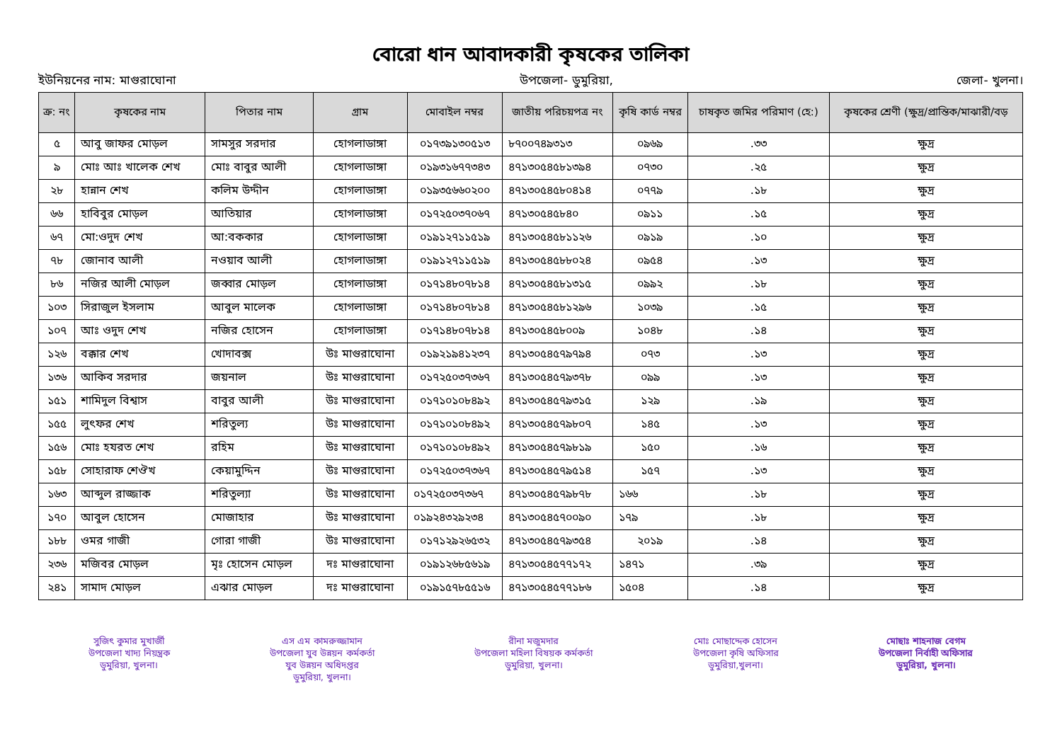বোরো ধান আবাদকারী কৃষকের তালিকা
ইউনিয়নের নাম: মাগুরাঘোনা উপজেলা- ডুমুরিয়া, জেলা- খুলনা।
| ক্র: নং | কৃষকের নাম | পিতার নাম | গ্রাম | মোবাইল নম্বর | জাতীয় পরিচয়পত্র নং | কৃষি কার্ড নম্বর | চাষকৃত জমির পরিমাণ (হে:) | কৃষকের শ্রেণী (ক্ষুদ্র/প্রান্তিক/মাঝারী/বড় |
| --- | --- | --- | --- | --- | --- | --- | --- | --- |
| ৫ | আবু জাফর মোড়ল | সামসুর সরদার | হোগলাডাঙ্গা | ০১৭৩৯১৩০৫১৩ | ৮৭০০৭৪৯৩১৩ | ০৯৬৯ | .৩৩ | ক্ষুদ্র |
| ৯ | মোঃ আঃ খালেক শেখ | মোঃ বাবুর আলী | হোগলাডাঙ্গা | ০১৯৩১৬৭৭৩৪৩ | ৪৭১৩০৫৪৫৮১৩৯৪ | ০৭৩০ | .২৫ | ক্ষুদ্র |
| ২৮ | হান্নান শেখ | কলিম উদ্দীন | হোগলাডাঙ্গা | ০১৯৩৫৬৬০২০০ | ৪৭১৩০৫৪৫৮০৪১৪ | ০৭৭৯ | .১৮ | ক্ষুদ্র |
| ৬৬ | হাবিবুর মোড়ল | আতিয়ার | হোগলাডাঙ্গা | ০১৭২৫০৩৭০৬৭ | ৪৭১৩০৫৪৫৮৪০ | ০৯১১ | .১৫ | ক্ষুদ্র |
| ৬৭ | মো:ওদুদ শেখ | আ:বককার | হোগলাডাঙ্গা | ০১৯১২৭১১৫১৯ | ৪৭১৩০৫৪৫৮১১২৬ | ০৯১৯ | .১০ | ক্ষুদ্র |
| ৭৮ | জোনাব আলী | নওয়াব আলী | হোগলাডাঙ্গা | ০১৯১২৭১১৫১৯ | ৪৭১৩০৫৪৫৮৮০২৪ | ০৯৫৪ | .১৩ | ক্ষুদ্র |
| ৮৬ | নজির আলী মোড়ল | জব্বার মোড়ল | হোগলাডাঙ্গা | ০১৭১৪৮০৭৮১৪ | ৪৭১৩০৫৪৫৮১৩১৫ | ০৯৯২ | .১৮ | ক্ষুদ্র |
| ১০৩ | সিরাজুল ইসলাম | আবুল মালেক | হোগলাডাঙ্গা | ০১৭১৪৮০৭৮১৪ | ৪৭১৩০৫৪৫৮১২৯৬ | ১০৩৯ | .১৫ | ক্ষুদ্র |
| ১০৭ | আঃ ওদুদ শেখ | নজির হোসেন | হোগলাডাঙ্গা | ০১৭১৪৮০৭৮১৪ | ৪৭১৩০৫৪৫৮০০৯ | ১০৪৮ | .১৪ | ক্ষুদ্র |
| ১২৬ | বক্কার শেখ | খোদাবক্স | উঃ মাগুরাঘোনা | ০১৯২১৯৪১২৩৭ | ৪৭১৩০৫৪৫৭৯৭৯৪ | ০৭৩ | .১৩ | ক্ষুদ্র |
| ১৩৬ | আকিব সরদার | জয়নাল | উঃ মাগুরাঘোনা | ০১৭২৫০৩৭৩৬৭ | ৪৭১৩০৫৪৫৭৯৩৭৮ | ০৯৯ | .১৩ | ক্ষুদ্র |
| ১৫১ | শামিদুল বিশ্বাস | বাবুর আলী | উঃ মাগুরাঘোনা | ০১৭১০১০৮৪৯২ | ৪৭১৩০৫৪৫৭৯৩১৫ | ১২৯ | .১৯ | ক্ষুদ্র |
| ১৫৫ | লুৎফর শেখ | শরিতুল্য | উঃ মাগুরাঘোনা | ০১৭১০১০৮৪৯২ | ৪৭১৩০৫৪৫৭৯৮০৭ | ১৪৫ | .১৩ | ক্ষুদ্র |
| ১৫৬ | মোঃ হযরত শেখ | রহিম | উঃ মাগুরাঘোনা | ০১৭১০১০৮৪৯২ | ৪৭১৩০৫৪৫৭৯৮১৯ | ১৫০ | .১৬ | ক্ষুদ্র |
| ১৫৮ | সোহারাফ শেঔখ | কেয়ামুদ্দিন | উঃ মাগুরাঘোনা | ০১৭২৫০৩৭৩৬৭ | ৪৭১৩০৫৪৫৭৯৫১৪ | ১৫৭ | .১৩ | ক্ষুদ্র |
| ১৬৩ | আব্দুল রাজ্জাক | শরিতুল্যা | উঃ মাগুরাঘোনা | ০১৭২৫০৩৭৩৬৭ | ৪৭১৩০৫৪৫৭৯৮৭৮ | ১৬৬ | .১৮ | ক্ষুদ্র |
| ১৭০ | আবুল হোসেন | মোজাহার | উঃ মাগুরাঘোনা | ০১৯২৪৩২৯২৩৪ | ৪৭১৩০৫৪৫৭০০৯০ | ১৭৯ | .১৮ | ক্ষুদ্র |
| ১৮৮ | ওমর গাজী | গোরা গাজী | উঃ মাগুরাঘোনা | ০১৭১২৯২৬৫৩২ | ৪৭১৩০৫৪৫৭৯৩৫৪ | ২০১৯ | .১৪ | ক্ষুদ্র |
| ২৩৬ | মজিবর মোড়ল | মৃঃ হোসেন মোড়ল | দঃ মাগুরাঘোনা | ০১৯১২৬৮৫৬১৯ | ৪৭১৩০৫৪৫৭৭১৭২ | ১৪৭১ | .৩৯ | ক্ষুদ্র |
| ২৪১ | সামাদ মোড়ল | এঝার মোড়ল | দঃ মাগুরাঘোনা | ০১৯১৫৭৮৫৫১৬ | ৪৭১৩০৫৪৫৭৭১৮৬ | ১৫০৪ | .১৪ | ক্ষুদ্র |
সুজিৎ কুমার মুখার্জী
উপজেলা খাদ্য নিয়ন্ত্রক
ডুমুরিয়া, খুলনা।
এস এম কামরুজ্জামান
উপজেলা যুব উন্নয়ন কর্মকর্তা
যুব উন্নয়ন অধিদপ্তর
ডুমুরিয়া, খুলনা।
রীনা মজুমদার
উপজেলা মহিলা বিষয়ক কর্মকর্তা
ডুমুরিয়া, খুলনা।
মোঃ মোছাদ্দেক হোসেন
উপজেলা কৃষি অফিসার
ডুমুরিয়া,খুলনা।
মোছাঃ শাহনাজ বেগম
উপজেলা নির্বাহী অফিসার
ডুমুরিয়া, খুলনা।